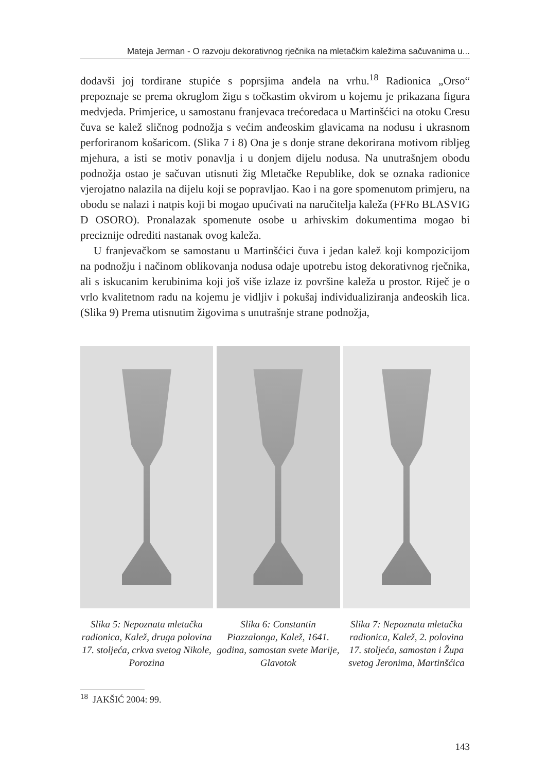Mateja Jerman - O razvoju dekorativnog rječnika na mletačkim kaležima sačuvanima u...
dodavši joj tordirane stupiće s poprsjima anđela na vrhu.<sup>18</sup> Radionica „Orso“ prepoznaje se prema okruglom žigu s točkastim okvirom u kojemu je prikazana figura medvjeda. Primjerice, u samostanu franjevaca trećoredaca u Martinšćici na otoku Cresu čuva se kalež sličnog podnožja s većim anđeoskim glavicama na nodusu i ukrasnom perforiranom košaricom. (Slika 7 i 8) Ona je s donje strane dekorirana motivom ribljeg mjehura, a isti se motiv ponavlja i u donjem dijelu nodusa. Na unutrašnjem obodu podnožja ostao je sačuvan utisnuti žig Mletačke Republike, dok se oznaka radionice vjerojatno nalazila na dijelu koji se popravljao. Kao i na gore spomenutom primjeru, na obodu se nalazi i natpis koji bi mogao upućivati na naručitelja kaleža (FFRo BLASVIG D OSORO). Pronalazak spomenute osobe u arhivskim dokumentima mogao bi preciznije odrediti nastanak ovog kaleža.
U franjevačkom se samostanu u Martinšćici čuva i jedan kalež koji kompozicijom na podnožju i načinom oblikovanja nodusa odaje upotrebu istog dekorativnog rječnika, ali s iskucanim kerubinima koji još više izlaze iz površine kaleža u prostor. Riječ je o vrlo kvalitetnom radu na kojemu je vidljiv i pokušaj individualiziranja anđeoskih lica. (Slika 9) Prema utisnutim žigovima s unutrašnje strane podnožja,
Slika 5: Nepoznata mletačka radionica, Kalež, druga polovina 17. stoljeća, crkva svetog Nikole, Porozina
Slika 6: Constantin Piazzalonga, Kalež, 1641. godina, samostan svete Marije, Glavotok
Slika 7: Nepoznata mletačka radionica, Kalež, 2. polovina 17. stoljeća, samostan i Župa svetog Jeronima, Martinšćica
<sup>18</sup> JAKŠIĆ 2004: 99.
143